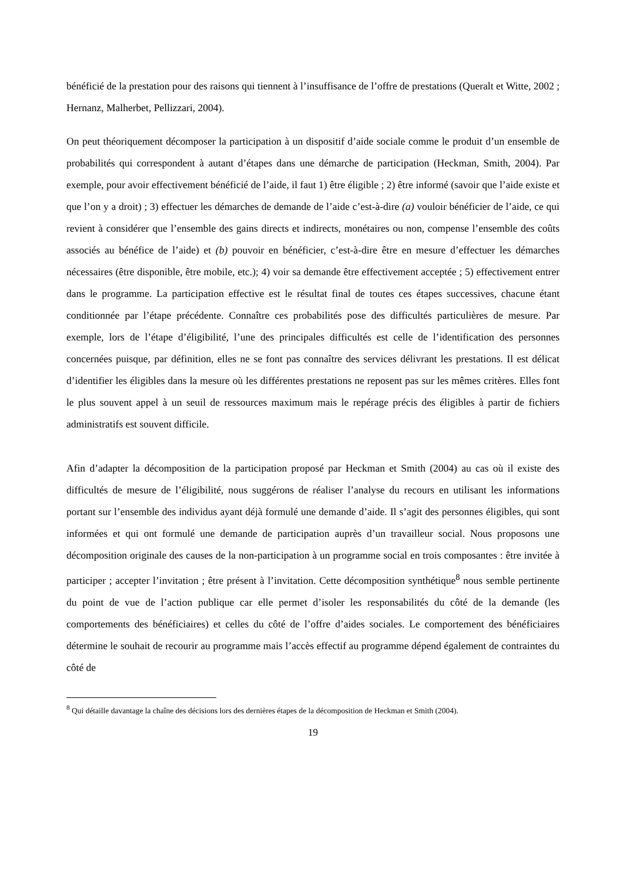bénéficié de la prestation pour des raisons qui tiennent à l’insuffisance de l’offre de prestations (Queralt et Witte, 2002 ; Hernanz, Malherbet, Pellizzari, 2004).
On peut théoriquement décomposer la participation à un dispositif d’aide sociale comme le produit d’un ensemble de probabilités qui correspondent à autant d’étapes dans une démarche de participation (Heckman, Smith, 2004). Par exemple, pour avoir effectivement bénéficié de l’aide, il faut 1) être éligible ; 2) être informé (savoir que l’aide existe et que l’on y a droit) ; 3) effectuer les démarches de demande de l’aide c’est-à-dire (a) vouloir bénéficier de l’aide, ce qui revient à considérer que l’ensemble des gains directs et indirects, monétaires ou non, compense l’ensemble des coûts associés au bénéfice de l’aide) et (b) pouvoir en bénéficier, c’est-à-dire être en mesure d’effectuer les démarches nécessaires (être disponible, être mobile, etc.); 4) voir sa demande être effectivement acceptée ; 5) effectivement entrer dans le programme. La participation effective est le résultat final de toutes ces étapes successives, chacune étant conditionnée par l’étape précédente. Connaître ces probabilités pose des difficultés particulières de mesure. Par exemple, lors de l’étape d’éligibilité, l’une des principales difficultés est celle de l’identification des personnes concernées puisque, par définition, elles ne se font pas connaître des services délivrant les prestations. Il est délicat d’identifier les éligibles dans la mesure où les différentes prestations ne reposent pas sur les mêmes critères. Elles font le plus souvent appel à un seuil de ressources maximum mais le repérage précis des éligibles à partir de fichiers administratifs est souvent difficile.
Afin d’adapter la décomposition de la participation proposé par Heckman et Smith (2004) au cas où il existe des difficultés de mesure de l’éligibilité, nous suggérons de réaliser l’analyse du recours en utilisant les informations portant sur l’ensemble des individus ayant déjà formulé une demande d’aide. Il s’agit des personnes éligibles, qui sont informées et qui ont formulé une demande de participation auprès d’un travailleur social. Nous proposons une décomposition originale des causes de la non-participation à un programme social en trois composantes : être invitée à participer ; accepter l’invitation ; être présent à l’invitation. Cette décomposition synthétique<sup>8</sup> nous semble pertinente du point de vue de l’action publique car elle permet d’isoler les responsabilités du côté de la demande (les comportements des bénéficiaires) et celles du côté de l’offre d’aides sociales. Le comportement des bénéficiaires détermine le souhait de recourir au programme mais l’accès effectif au programme dépend également de contraintes du côté de
<sup>8</sup> Qui détaille davantage la chaîne des décisions lors des dernières étapes de la décomposition de Heckman et Smith (2004).
19